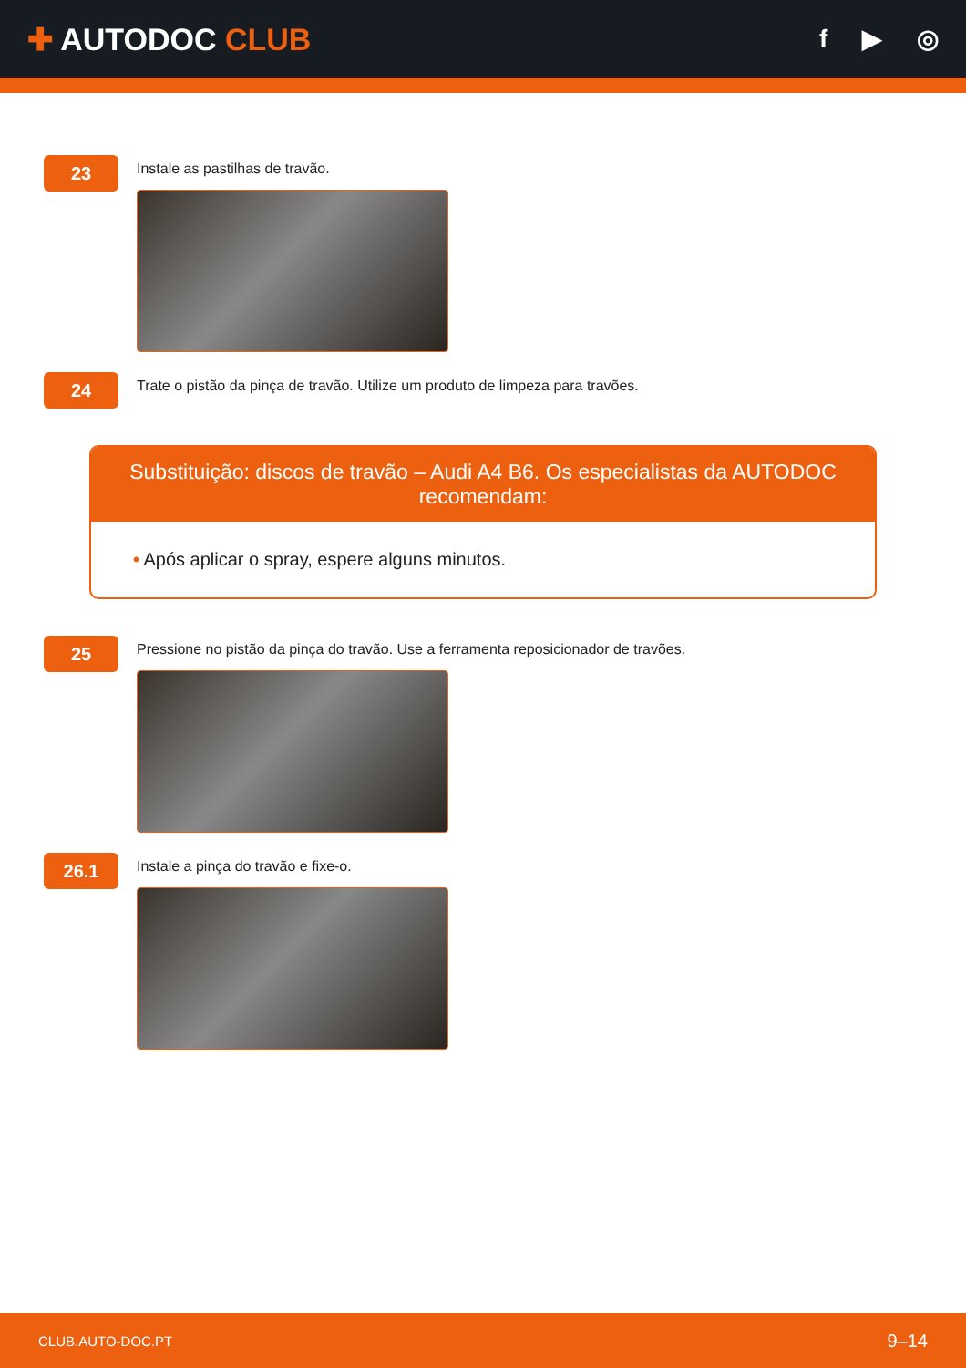✚ AUTODOC CLUB
f ▶ ◎
23
Instale as pastilhas de travão.
24
Trate o pistão da pinça de travão. Utilize um produto de limpeza para travões.
Substituição: discos de travão – Audi A4 B6. Os especialistas da AUTODOC recomendam:
• Após aplicar o spray, espere alguns minutos.
25
Pressione no pistão da pinça do travão. Use a ferramenta reposicionador de travões.
26.1
Instale a pinça do travão e fixe-o.
CLUB.AUTO-DOC.PT 9–14